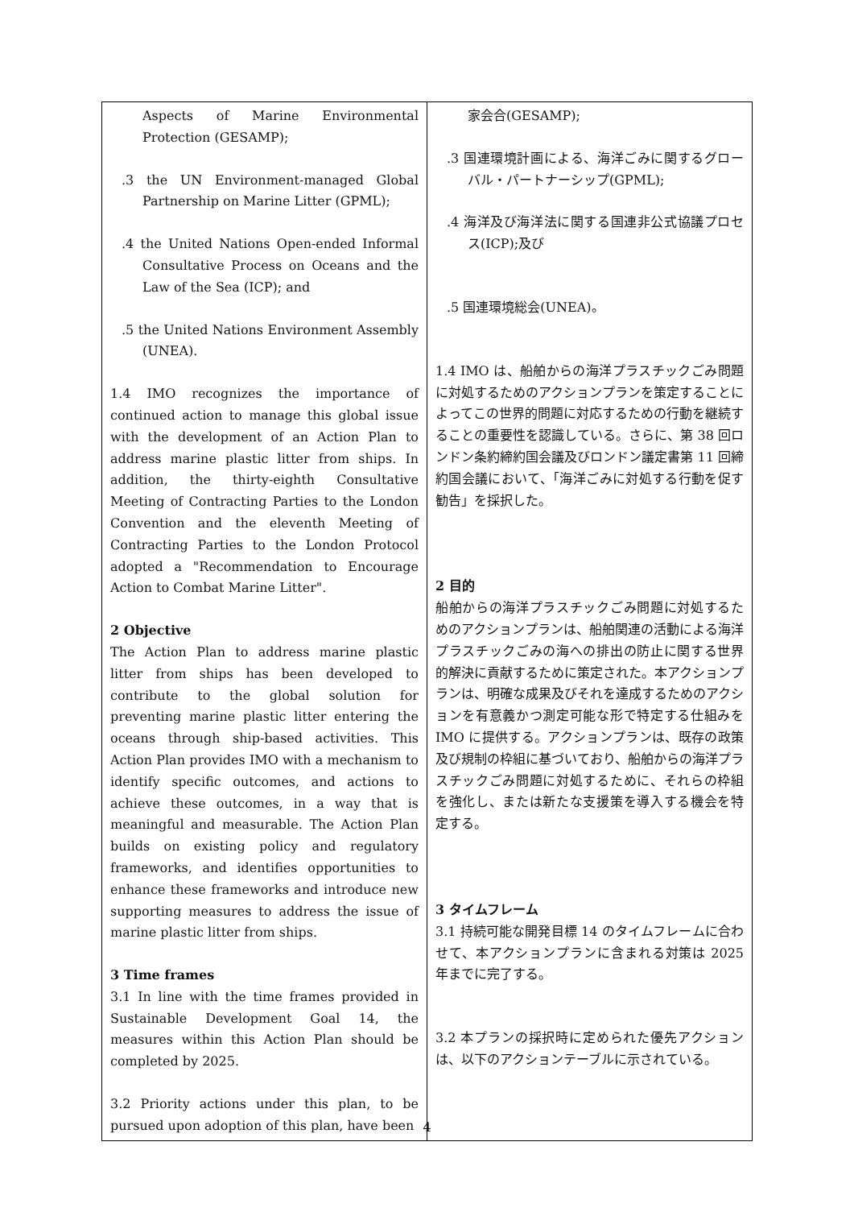| Aspects of Marine Environmental Protection (GESAMP); .3 the UN Environment-managed Global Partnership on Marine Litter (GPML); .4 the United Nations Open-ended Informal Consultative Process on Oceans and the Law of the Sea (ICP); and .5 the United Nations Environment Assembly (UNEA). 1.4 IMO recognizes the importance of continued action to manage this global issue with the development of an Action Plan to address marine plastic litter from ships. In addition, the thirty-eighth Consultative Meeting of Contracting Parties to the London Convention and the eleventh Meeting of Contracting Parties to the London Protocol adopted a "Recommendation to Encourage Action to Combat Marine Litter". 2 Objective The Action Plan to address marine plastic litter from ships has been developed to contribute to the global solution for preventing marine plastic litter entering the oceans through ship-based activities. This Action Plan provides IMO with a mechanism to identify specific outcomes, and actions to achieve these outcomes, in a way that is meaningful and measurable. The Action Plan builds on existing policy and regulatory frameworks, and identifies opportunities to enhance these frameworks and introduce new supporting measures to address the issue of marine plastic litter from ships. 3 Time frames 3.1 In line with the time frames provided in Sustainable Development Goal 14, the measures within this Action Plan should be completed by 2025. 3.2 Priority actions under this plan, to be pursued upon adoption of this plan, have been | 家会合(GESAMP); .3 国連環境計画による、海洋ごみに関するグローバル・パートナーシップ(GPML); .4 海洋及び海洋法に関する国連非公式協議プロセス(ICP);及び .5 国連環境総会(UNEA)。 1.4 IMO は、船舶からの海洋プラスチックごみ問題に対処するためのアクションプランを策定することによってこの世界的問題に対応するための行動を継続することの重要性を認識している。さらに、第 38 回ロンドン条約締約国会議及びロンドン議定書第 11 回締約国会議において、「海洋ごみに対処する行動を促す勧告」を採択した。 2 目的 船舶からの海洋プラスチックごみ問題に対処するためのアクションプランは、船舶関連の活動による海洋プラスチックごみの海への排出の防止に関する世界的解決に貢献するために策定された。本アクションプランは、明確な成果及びそれを達成するためのアクションを有意義かつ測定可能な形で特定する仕組みを IMO に提供する。アクションプランは、既存の政策及び規制の枠組に基づいており、船舶からの海洋プラスチックごみ問題に対処するために、それらの枠組を強化し、または新たな支援策を導入する機会を特定する。 3 タイムフレーム 3.1 持続可能な開発目標 14 のタイムフレームに合わせて、本アクションプランに含まれる対策は 2025 年までに完了する。 3.2 本プランの採択時に定められた優先アクションは、以下のアクションテーブルに示されている。 |
4